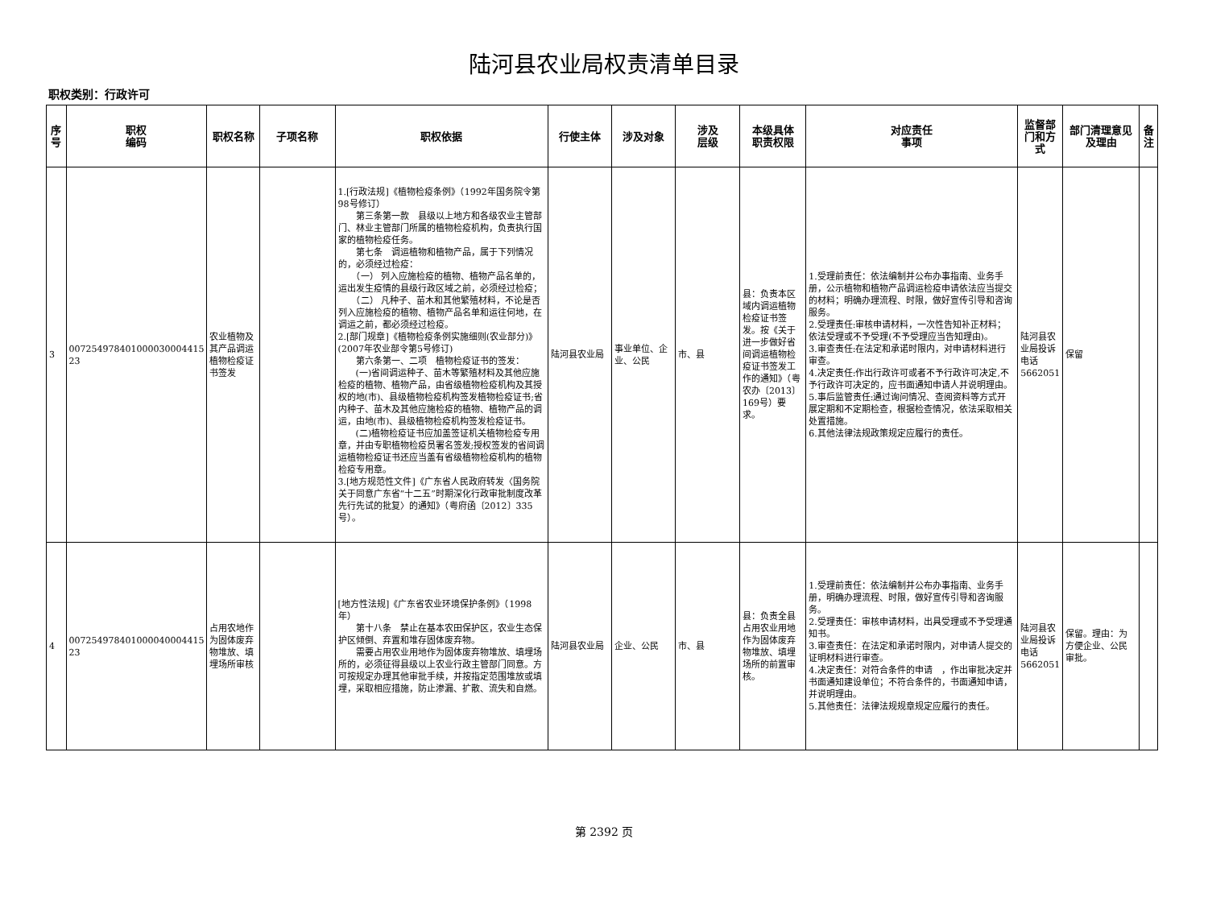陆河县农业局权责清单目录
职权类别：行政许可
| 序号 | 职权 编码 | 职权名称 | 子项名称 | 职权依据 | 行使主体 | 涉及对象 | 涉及 层级 | 本级具体 职责权限 | 对应责任 事项 | 监督部门和方式 | 部门清理意见及理由 | 备注 |
| --- | --- | --- | --- | --- | --- | --- | --- | --- | --- | --- | --- | --- |
| 3 | 007254978401000030004415 23 | 农业植物及其产品调运植物检疫证书签发 | | 1.[行政法规]《植物检疫条例》（1992年国务院令第98号修订） 第三条第一款 县级以上地方和各级农业主管部门、林业主管部门所属的植物检疫机构，负责执行国家的植物检疫任务。 第七条 调运植物和植物产品，属于下列情况的，必须经过检疫： （一） 列入应施检疫的植物、植物产品名单的，运出发生疫情的县级行政区域之前，必须经过检疫； （二） 凡种子、苗木和其他繁殖材料，不论是否列入应施检疫的植物、植物产品名单和运往何地，在调运之前，都必须经过检疫。 2.[部门规章]《植物检疫条例实施细则(农业部分)》(2007年农业部令第5号修订) 第六条第一、二项 植物检疫证书的签发： (一)省间调运种子、苗木等繁殖材料及其他应施检疫的植物、植物产品，由省级植物检疫机构及其授权的地(市)、县级植物检疫机构签发植物检疫证书;省内种子、苗木及其他应施检疫的植物、植物产品的调运，由地(市)、县级植物检疫机构签发检疫证书。 (二)植物检疫证书应加盖签证机关植物检疫专用章，并由专职植物检疫员署名签发;授权签发的省间调运植物检疫证书还应当盖有省级植物检疫机构的植物检疫专用章。 3.[地方规范性文件]《广东省人民政府转发〈国务院关于同意广东省“十二五”时期深化行政审批制度改革先行先试的批复〉的通知》（粤府函〔2012〕335号）。 | 陆河县农业局 | 事业单位、企业、公民 | 市、县 | 县：负责本区域内调运植物检疫证书签发。按《关于进一步做好省间调运植物检疫证书签发工作的通知》（粤农办〔2013〕169号）要求。 | 1.受理前责任：依法编制并公布办事指南、业务手册，公示植物和植物产品调运检疫申请依法应当提交的材料；明确办理流程、时限，做好宣传引导和咨询服务。 2.受理责任:审核申请材料，一次性告知补正材料；依法受理或不予受理(不予受理应当告知理由)。 3.审查责任:在法定和承诺时限内，对申请材料进行审查。 4.决定责任:作出行政许可或者不予行政许可决定,不予行政许可决定的，应书面通知申请人并说明理由。 5.事后监管责任:通过询问情况、查阅资料等方式开展定期和不定期检查，根据检查情况，依法采取相关处置措施。 6.其他法律法规政策规定应履行的责任。 | 陆河县农业局投诉电话5662051 | 保留 | |
| 4 | 007254978401000040004415 23 | 占用农地作为固体废弃物堆放、填埋场所审核 | | [地方性法规]《广东省农业环境保护条例》（1998年） 第十八条 禁止在基本农田保护区，农业生态保护区倾倒、弃置和堆存固体废弃物。 需要占用农业用地作为固体废弃物堆放、填埋场所的，必须征得县级以上农业行政主管部门同意。方可按规定办理其他审批手续，并按指定范围堆放或填埋，采取相应措施，防止渗漏、扩散、流失和自燃。 | 陆河县农业局 | 企业、公民 | 市、县 | 县：负责全县占用农业用地作为固体废弃物堆放、填埋场所的前置审核。 | 1.受理前责任：依法编制并公布办事指南、业务手册，明确办理流程、时限，做好宣传引导和咨询服务。 2.受理责任：审核申请材料，出具受理或不予受理通知书。 3.审查责任：在法定和承诺时限内，对申请人提交的证明材料进行审查。 4.决定责任：对符合条件的申请 ，作出审批决定并书面通知建设单位；不符合条件的，书面通知申请，并说明理由。 5.其他责任：法律法规规章规定应履行的责任。 | 陆河县农业局投诉电话5662051 | 保留。理由：为方便企业、公民审批。 | |
第 2392 页